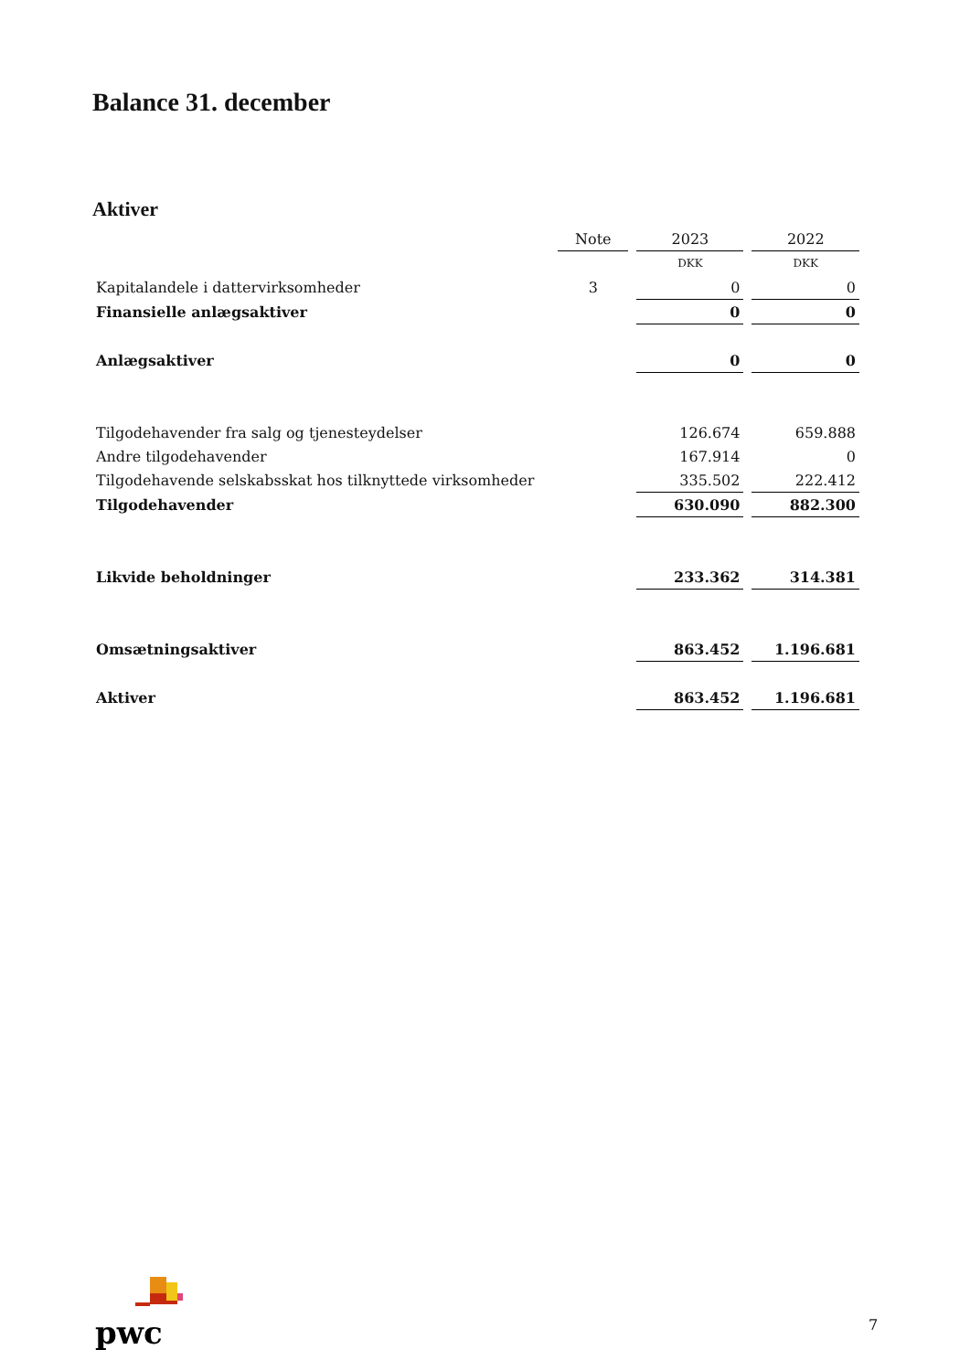Balance 31. december
Aktiver
| | Note | 2023 | 2022 |
| | | DKK | DKK |
| Kapitalandele i dattervirksomheder | 3 | 0 | 0 |
| Finansielle anlægsaktiver | | 0 | 0 |
| Anlægsaktiver | | 0 | 0 |
| Tilgodehavender fra salg og tjenesteydelser | | 126.674 | 659.888 |
| Andre tilgodehavender | | 167.914 | 0 |
| Tilgodehavende selskabsskat hos tilknyttede virksomheder | | 335.502 | 222.412 |
| Tilgodehavender | | 630.090 | 882.300 |
| Likvide beholdninger | | 233.362 | 314.381 |
| Omsætningsaktiver | | 863.452 | 1.196.681 |
| Aktiver | | 863.452 | 1.196.681 |
pwc
7